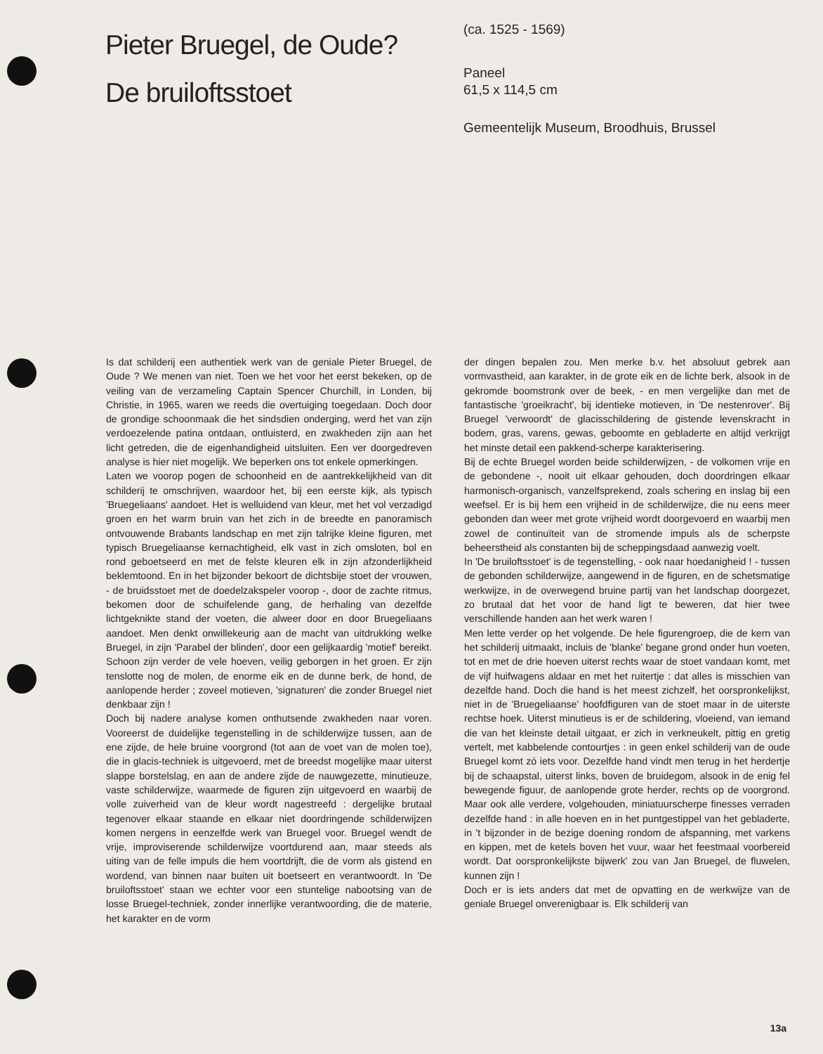Pieter Bruegel, de Oude?
De bruiloftsstoet
(ca. 1525 - 1569)
Paneel
61,5 x 114,5 cm
Gemeentelijk Museum, Broodhuis, Brussel
Is dat schilderij een authentiek werk van de geniale Pieter Bruegel, de Oude ? We menen van niet. Toen we het voor het eerst bekeken, op de veiling van de verzameling Captain Spencer Churchill, in Londen, bij Christie, in 1965, waren we reeds die overtuiging toegedaan. Doch door de grondige schoonmaak die het sindsdien onderging, werd het van zijn verdoezelende patina ontdaan, ontluisterd, en zwakheden zijn aan het licht getreden, die de eigenhandigheid uitsluiten. Een ver doorgedreven analyse is hier niet mogelijk. We beperken ons tot enkele opmerkingen.
Laten we voorop pogen de schoonheid en de aantrekkelijkheid van dit schilderij te omschrijven, waardoor het, bij een eerste kijk, als typisch 'Bruegeliaans' aandoet. Het is welluidend van kleur, met het vol verzadigd groen en het warm bruin van het zich in de breedte en panoramisch ontvouwende Brabants landschap en met zijn talrijke kleine figuren, met typisch Bruegeliaanse kernachtigheid, elk vast in zich omsloten, bol en rond geboetseerd en met de felste kleuren elk in zijn afzonderlijkheid beklemtoond. En in het bijzonder bekoort de dichtsbije stoet der vrouwen, - de bruidsstoet met de doedelzakspeler voorop -, door de zachte ritmus, bekomen door de schuifelende gang, de herhaling van dezelfde lichtgeknikte stand der voeten, die alweer door en door Bruegeliaans aandoet. Men denkt onwillekeurig aan de macht van uitdrukking welke Bruegel, in zijn 'Parabel der blinden', door een gelijkaardig 'motief' bereikt. Schoon zijn verder de vele hoeven, veilig geborgen in het groen. Er zijn tenslotte nog de molen, de enorme eik en de dunne berk, de hond, de aanlopende herder ; zoveel motieven, 'signaturen' die zonder Bruegel niet denkbaar zijn !
Doch bij nadere analyse komen onthutsende zwakheden naar voren. Vooreerst de duidelijke tegenstelling in de schilderwijze tussen, aan de ene zijde, de hele bruine voorgrond (tot aan de voet van de molen toe), die in glacis-techniek is uitgevoerd, met de breedst mogelijke maar uiterst slappe borstelslag, en aan de andere zijde de nauwgezette, minutieuze, vaste schilderwijze, waarmede de figuren zijn uitgevoerd en waarbij de volle zuiverheid van de kleur wordt nagestreefd : dergelijke brutaal tegenover elkaar staande en elkaar niet doordringende schilderwijzen komen nergens in eenzelfde werk van Bruegel voor. Bruegel wendt de vrije, improviserende schilderwijze voortdurend aan, maar steeds als uiting van de felle impuls die hem voortdrijft, die de vorm als gistend en wordend, van binnen naar buiten uit boetseert en verantwoordt. In 'De bruiloftsstoet' staan we echter voor een stuntelige nabootsing van de losse Bruegel-techniek, zonder innerlijke verantwoording, die de materie, het karakter en de vorm
der dingen bepalen zou. Men merke b.v. het absoluut gebrek aan vormvastheid, aan karakter, in de grote eik en de lichte berk, alsook in de gekromde boomstronk over de beek, - en men vergelijke dan met de fantastische 'groeikracht', bij identieke motieven, in 'De nestenrover'. Bij Bruegel 'verwoordt' de glacisschildering de gistende levenskracht in bodem, gras, varens, gewas, geboomte en gebladerte en altijd verkrijgt het minste detail een pakkend-scherpe karakterisering.
Bij de echte Bruegel worden beide schilderwijzen, - de volkomen vrije en de gebondene -, nooit uit elkaar gehouden, doch doordringen elkaar harmonisch-organisch, vanzelfsprekend, zoals schering en inslag bij een weefsel. Er is bij hem een vrijheid in de schilderwijze, die nu eens meer gebonden dan weer met grote vrijheid wordt doorgevoerd en waarbij men zowel de continuïteit van de stromende impuls als de scherpste beheerstheid als constanten bij de scheppingsdaad aanwezig voelt.
In 'De bruiloftsstoet' is de tegenstelling, - ook naar hoedanigheid ! - tussen de gebonden schilderwijze, aangewend in de figuren, en de schetsmatige werkwijze, in de overwegend bruine partij van het landschap doorgezet, zo brutaal dat het voor de hand ligt te beweren, dat hier twee verschillende handen aan het werk waren !
Men lette verder op het volgende. De hele figurengroep, die de kern van het schilderij uitmaakt, incluis de 'blanke' begane grond onder hun voeten, tot en met de drie hoeven uiterst rechts waar de stoet vandaan komt, met de vijf huifwagens aldaar en met het ruitertje : dat alles is misschien van dezelfde hand. Doch die hand is het meest zichzelf, het oorspronkelijkst, niet in de 'Bruegeliaanse' hoofdfiguren van de stoet maar in de uiterste rechtse hoek. Uiterst minutieus is er de schildering, vloeiend, van iemand die van het kleinste detail uitgaat, er zich in verkneukelt, pittig en gretig vertelt, met kabbelende contourtjes : in geen enkel schilderij van de oude Bruegel komt zó iets voor. Dezelfde hand vindt men terug in het herdertje bij de schaapstal, uiterst links, boven de bruidegom, alsook in de enig fel bewegende figuur, de aanlopende grote herder, rechts op de voorgrond. Maar ook alle verdere, volgehouden, miniatuurscherpe finesses verraden dezelfde hand : in alle hoeven en in het puntgestippel van het gebladerte, in 't bijzonder in de bezige doening rondom de afspanning, met varkens en kippen, met de ketels boven het vuur, waar het feestmaal voorbereid wordt. Dat oorspronkelijkste bijwerk' zou van Jan Bruegel, de fluwelen, kunnen zijn !
Doch er is iets anders dat met de opvatting en de werkwijze van de geniale Bruegel onverenigbaar is. Elk schilderij van
13a